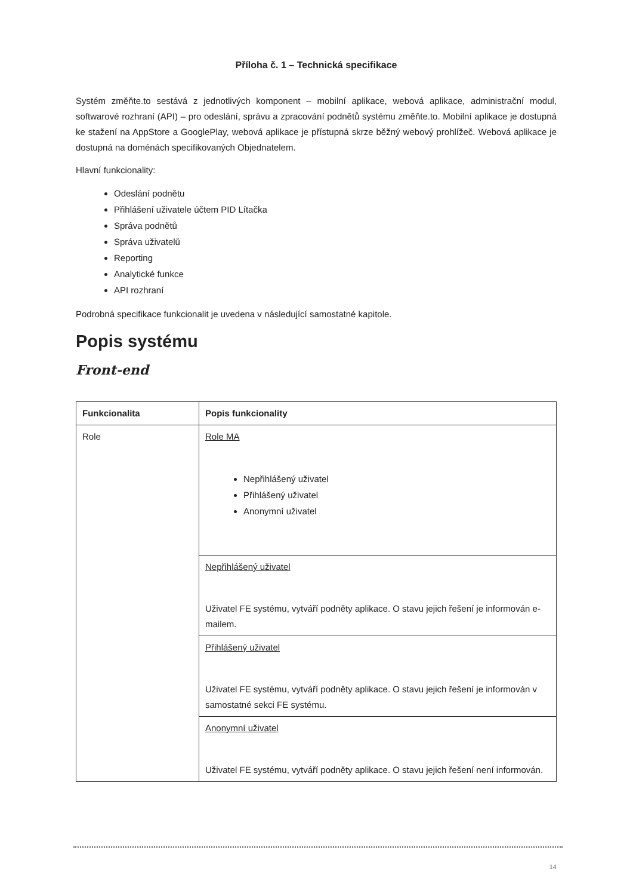Příloha č. 1 – Technická specifikace
Systém změňte.to sestává z jednotlivých komponent – mobilní aplikace, webová aplikace, administrační modul, softwarové rozhraní (API) – pro odeslání, správu a zpracování podnětů systému změňte.to. Mobilní aplikace je dostupná ke stažení na AppStore a GooglePlay, webová aplikace je přístupná skrze běžný webový prohlížeč. Webová aplikace je dostupná na doménách specifikovaných Objednatelem.
Hlavní funkcionality:
Odeslání podnětu
Přihlášení uživatele účtem PID Lítačka
Správa podnětů
Správa uživatelů
Reporting
Analytické funkce
API rozhraní
Podrobná specifikace funkcionalit je uvedena v následující samostatné kapitole.
Popis systému
Front-end
| Funkcionalita | Popis funkcionality |
| --- | --- |
| Role | Role MA Nepřihlášený uživatel Přihlášený uživatel Anonymní uživatel |
| | Nepřihlášený uživatel Uživatel FE systému, vytváří podněty aplikace. O stavu jejich řešení je informován e-mailem. |
| | Přihlášený uživatel Uživatel FE systému, vytváří podněty aplikace. O stavu jejich řešení je informován v samostatné sekci FE systému. |
| | Anonymní uživatel Uživatel FE systému, vytváří podněty aplikace. O stavu jejich řešení není informován. |
14